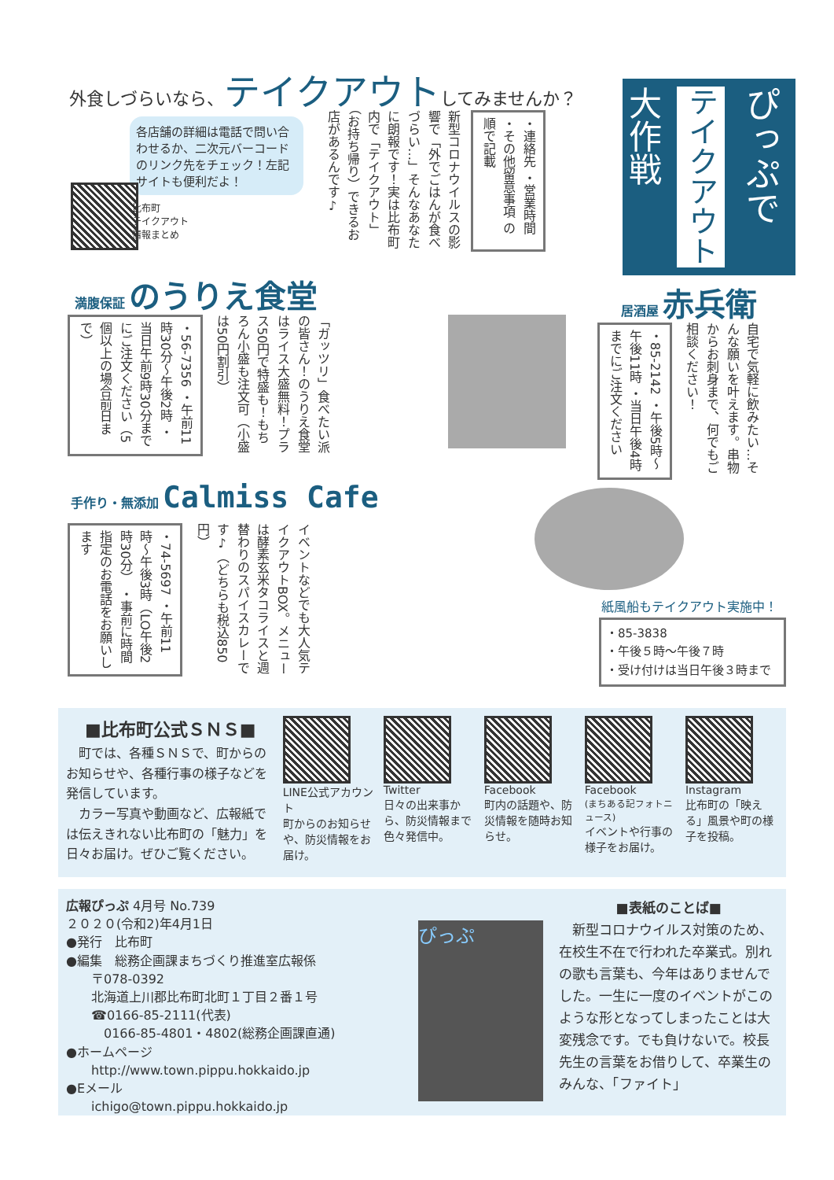外食しづらいなら、テイクアウトしてみませんか？
ぴっぷで
テイクアウト
大作戦
新型コロナウイルスの影響で「外でごはんが食べづらい…」そんなあなたに朗報です！実は比布町内で「テイクアウト」（お持ち帰り）できるお店があるんです♪
・連絡先 ・営業時間 ・その他留意事項 の順で記載
各店舗の詳細は電話で問い合わせるか、二次元バーコードのリンク先をチェック！左記サイトも便利だよ！
比布町
テイクアウト
情報まとめ
満腹保証 のうりえ食堂
居酒屋 赤兵衛
「ガッツリ」食べたい派の皆さん！のうりえ食堂はライス大盛無料！プラス50円で特盛も！もちろん小盛も注文可（小盛は50円割引）
・56-7356 ・午前11時30分〜午後2時 ・当日午前9時30分までにご注文ください（5個以上の場合前日まで）
自宅で気軽に飲みたい…そんな願いを叶えます。串物からお刺身まで、何でもご相談ください！
・85-2142 ・午後5時〜午後11時 ・当日午後4時までにご注文ください
手作り・無添加 Calmiss Cafe
イベントなどでも大人気テイクアウトBOX。メニューは酵素玄米タコライスと週替わりのスパイスカレーです♪（どちらも税込850円）
・74-5697 ・午前11時〜午後3時（LO午後2時30分） ・事前に時間指定のお電話をお願いします
紙風船もテイクアウト実施中！
・85-3838
・午後５時〜午後７時
・受け付けは当日午後３時まで
■比布町公式ＳＮＳ■
　町では、各種ＳＮＳで、町からのお知らせや、各種行事の様子などを発信しています。
　カラー写真や動画など、広報紙では伝えきれない比布町の「魅力」を日々お届け。ぜひご覧ください。
LINE公式アカウント
町からのお知らせや、防災情報をお届け。
Twitter
日々の出来事から、防災情報まで色々発信中。
Facebook
町内の話題や、防災情報を随時お知らせ。
Facebook
(まちある記フォトニュース)
イベントや行事の様子をお届け。
Instagram
比布町の「映える」風景や町の様子を投稿。
広報ぴっぷ 4月号 No.739
２０２０(令和2)年4月1日
●発行　比布町
●編集　総務企画課まちづくり推進室広報係
　　〒078-0392
　　北海道上川郡比布町北町１丁目２番１号
　　☎0166-85-2111(代表)
　　　0166-85-4801・4802(総務企画課直通)
●ホームページ
　　http://www.town.pippu.hokkaido.jp
●Eメール
　　ichigo@town.pippu.hokkaido.jp
ぴっぷ
■表紙のことば■
　新型コロナウイルス対策のため、在校生不在で行われた卒業式。別れの歌も言葉も、今年はありませんでした。一生に一度のイベントがこのような形となってしまったことは大変残念です。でも負けないで。校長先生の言葉をお借りして、卒業生のみんな、「ファイト」